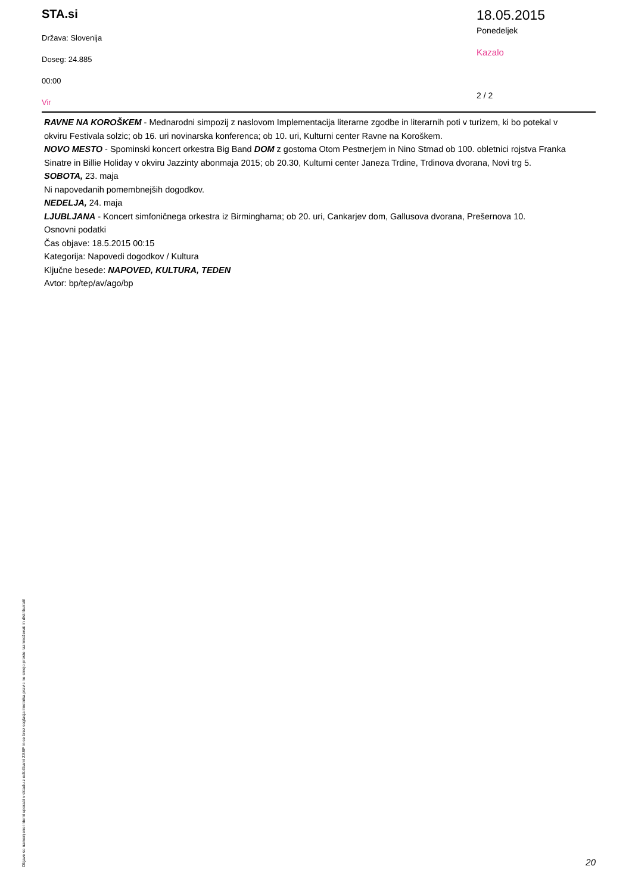STA.si
Država: Slovenija
Doseg: 24.885
00:00
Vir
18.05.2015
Ponedeljek
Kazalo
2 / 2
RAVNE NA KOROŠKEM - Mednarodni simpozij z naslovom Implementacija literarne zgodbe in literarnih poti v turizem, ki bo potekal v okviru Festivala solzic; ob 16. uri novinarska konferenca; ob 10. uri, Kulturni center Ravne na Koroškem.
NOVO MESTO - Spominski koncert orkestra Big Band DOM z gostoma Otom Pestnerjem in Nino Strnad ob 100. obletnici rojstva Franka Sinatre in Billie Holiday v okviru Jazzinty abonmaja 2015; ob 20.30, Kulturni center Janeza Trdine, Trdinova dvorana, Novi trg 5.
SOBOTA, 23. maja
Ni napovedanih pomembnejših dogodkov.
NEDELJA, 24. maja
LJUBLJANA - Koncert simfoničnega orkestra iz Birminghama; ob 20. uri, Cankarjev dom, Gallusova dvorana, Prešernova 10.
Osnovni podatki
Čas objave: 18.5.2015 00:15
Kategorija: Napovedi dogodkov / Kultura
Ključne besede: NAPOVED, KULTURA, TEDEN
Avtor: bp/tep/av/ago/bp
Objave so namenjene interni uporabi v skladu z odločbami ZASP in se brez soglasja imetnika pravic ne smejo prosto razmnoževati in distribuirati!
20